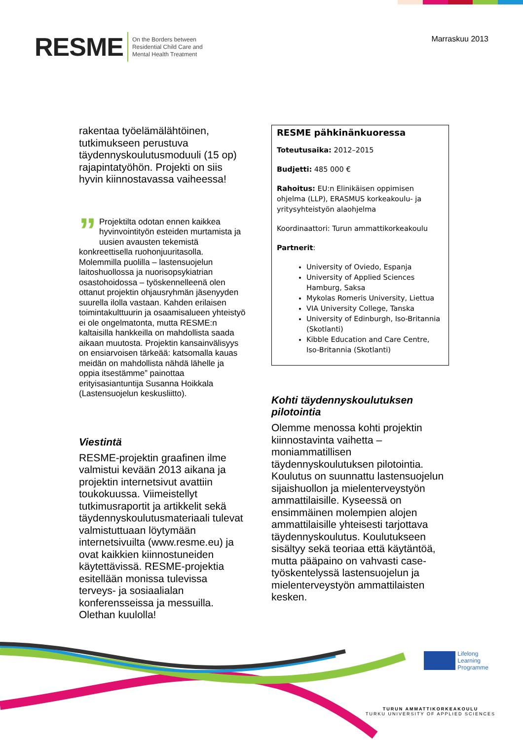RESME On the Borders between
Residential Child Care and
Mental Health Treatment
Marraskuu 2013
rakentaa työelämälähtöinen, tutkimukseen perustuva täydennyskoulutusmoduuli (15 op) rajapintatyöhön. Projekti on siis hyvin kiinnostavassa vaiheessa!
” Projektilta odotan ennen kaikkea hyvinvointityön esteiden murtamista ja uusien avausten tekemistä konkreettisella ruohonjuuritasolla. Molemmilla puolilla – lastensuojelun laitoshuollossa ja nuorisopsykiatrian osastohoidossa – työskennelleenä olen ottanut projektin ohjausryhmän jäsenyyden suurella ilolla vastaan. Kahden erilaisen toimintakulttuurin ja osaamisalueen yhteistyö ei ole ongelmatonta, mutta RESME:n kaltaisilla hankkeilla on mahdollista saada aikaan muutosta. Projektin kansainvälisyys on ensiarvoisen tärkeää: katsomalla kauas meidän on mahdollista nähdä lähelle ja oppia itsestämme” painottaa erityisasiantuntija Susanna Hoikkala (Lastensuojelun keskusliitto).
Viestintä
RESME-projektin graafinen ilme valmistui kevään 2013 aikana ja projektin internetsivut avattiin toukokuussa. Viimeistellyt tutkimusraportit ja artikkelit sekä täydennyskoulutusmateriaali tulevat valmistuttuaan löytymään internetsivuilta (www.resme.eu) ja ovat kaikkien kiinnostuneiden käytettävissä. RESME-projektia esitellään monissa tulevissa terveys- ja sosiaalialan konferensseissa ja messuilla. Olethan kuulolla!
RESME pähkinänkuoressa
Toteutusaika: 2012–2015
Budjetti: 485 000 €
Rahoitus: EU:n Elinikäisen oppimisen ohjelma (LLP), ERASMUS korkeakoulu- ja yritysyhteistyön alaohjelma
Koordinaattori: Turun ammattikorkeakoulu
Partnerit:
University of Oviedo, Espanja
University of Applied Sciences Hamburg, Saksa
Mykolas Romeris University, Liettua
VIA University College, Tanska
University of Edinburgh, Iso-Britannia (Skotlanti)
Kibble Education and Care Centre, Iso-Britannia (Skotlanti)
Kohti täydennyskoulutuksen pilotointia
Olemme menossa kohti projektin kiinnostavinta vaihetta – moniammatillisen täydennyskoulutuksen pilotointia. Koulutus on suunnattu lastensuojelun sijaishuollon ja mielenterveystyön ammattilaisille. Kyseessä on ensimmäinen molempien alojen ammattilaisille yhteisesti tarjottava täydennyskoulutus. Koulutukseen sisältyy sekä teoriaa että käytäntöä, mutta pääpaino on vahvasti case-työskentelyssä lastensuojelun ja mielenterveystyön ammattilaisten kesken.
Lifelong
Learning
Programme
TURUN AMMATTIKORKEAKOULU
TURKU UNIVERSITY OF APPLIED SCIENCES